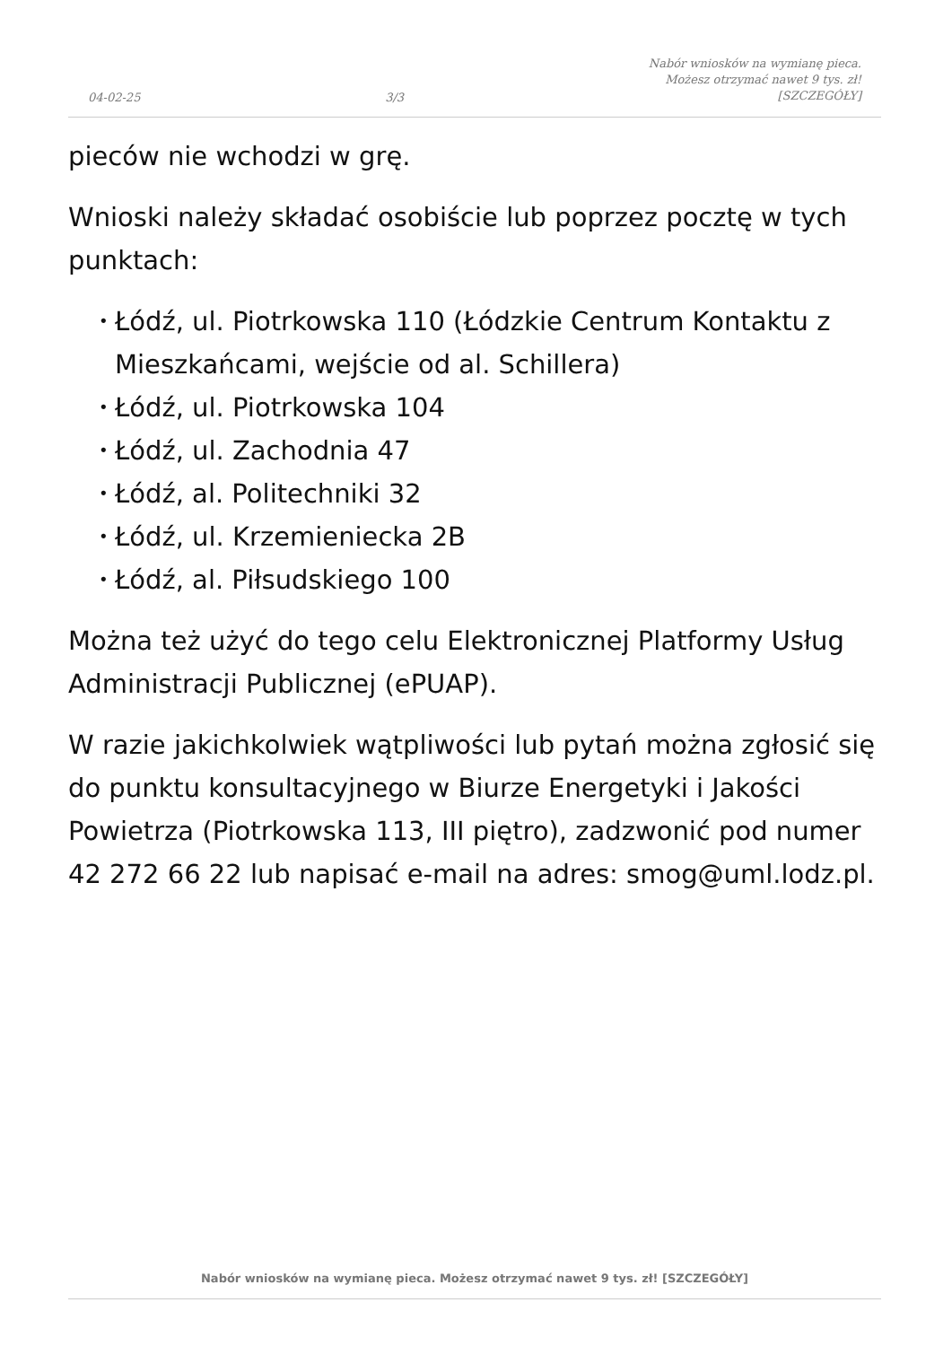04-02-25
3/3
Nabór wniosków na wymianę pieca.
Możesz otrzymać nawet 9 tys. zł!
[SZCZEGÓŁY]
pieców nie wchodzi w grę.
Wnioski należy składać osobiście lub poprzez pocztę w tych punktach:
• Łódź, ul. Piotrkowska 110 (Łódzkie Centrum Kontaktu z Mieszkańcami, wejście od al. Schillera)
• Łódź, ul. Piotrkowska 104
• Łódź, ul. Zachodnia 47
• Łódź, al. Politechniki 32
• Łódź, ul. Krzemieniecka 2B
• Łódź, al. Piłsudskiego 100
Można też użyć do tego celu Elektronicznej Platformy Usług Administracji Publicznej (ePUAP).
W razie jakichkolwiek wątpliwości lub pytań można zgłosić się do punktu konsultacyjnego w Biurze Energetyki i Jakości Powietrza (Piotrkowska 113, III piętro), zadzwonić pod numer 42 272 66 22 lub napisać e-mail na adres: smog@uml.lodz.pl.
Nabór wniosków na wymianę pieca. Możesz otrzymać nawet 9 tys. zł! [SZCZEGÓŁY]